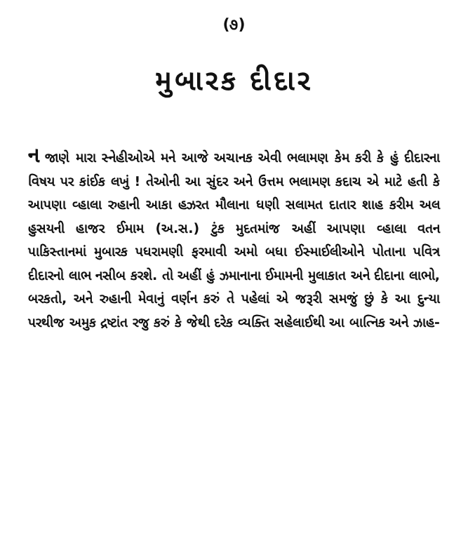(૭)
મુબારક દીદાર
ન જાણે મારા સ્નેહીઓએ મને આજે અચાનક એવી ભલામણ કેમ કરી કે હું દીદારના વિષય પર કાંઈક લખું ! તેઓની આ સુંદર અને ઉત્તમ ભલામણ કદાચ એ માટે હતી કે આપણા વ્હાલા રુહાની આકા હઝરત મૌલાના ધણી સલામત દાતાર શાહ કરીમ અલ હુસયની હાજર ઈમામ (અ.સ.) ટુંક મુદતમાંજ અહીં આપણા વ્હાલા વતન પાકિસ્તાનમાં મુબારક પધરામણી ફરમાવી અમો બધા ઈસ્માઈલીઓને પોતાના પવિત્ર દીદારનો લાભ નસીબ કરશે. તો અહીં હું ઝમાનાના ઈમામની મુલાકાત અને દીદાના લાભો, બરકતો, અને રુહાની મેવાનું વર્ણન કરું તે પહેલાં એ જરૂરી સમજું છું કે આ દુન્યા પરથીજ અમુક દ્રષ્ટાંત રજુ કરું કે જેથી દરેક વ્યક્તિ સહેલાઈથી આ બાત્નિક અને ઝાહ-